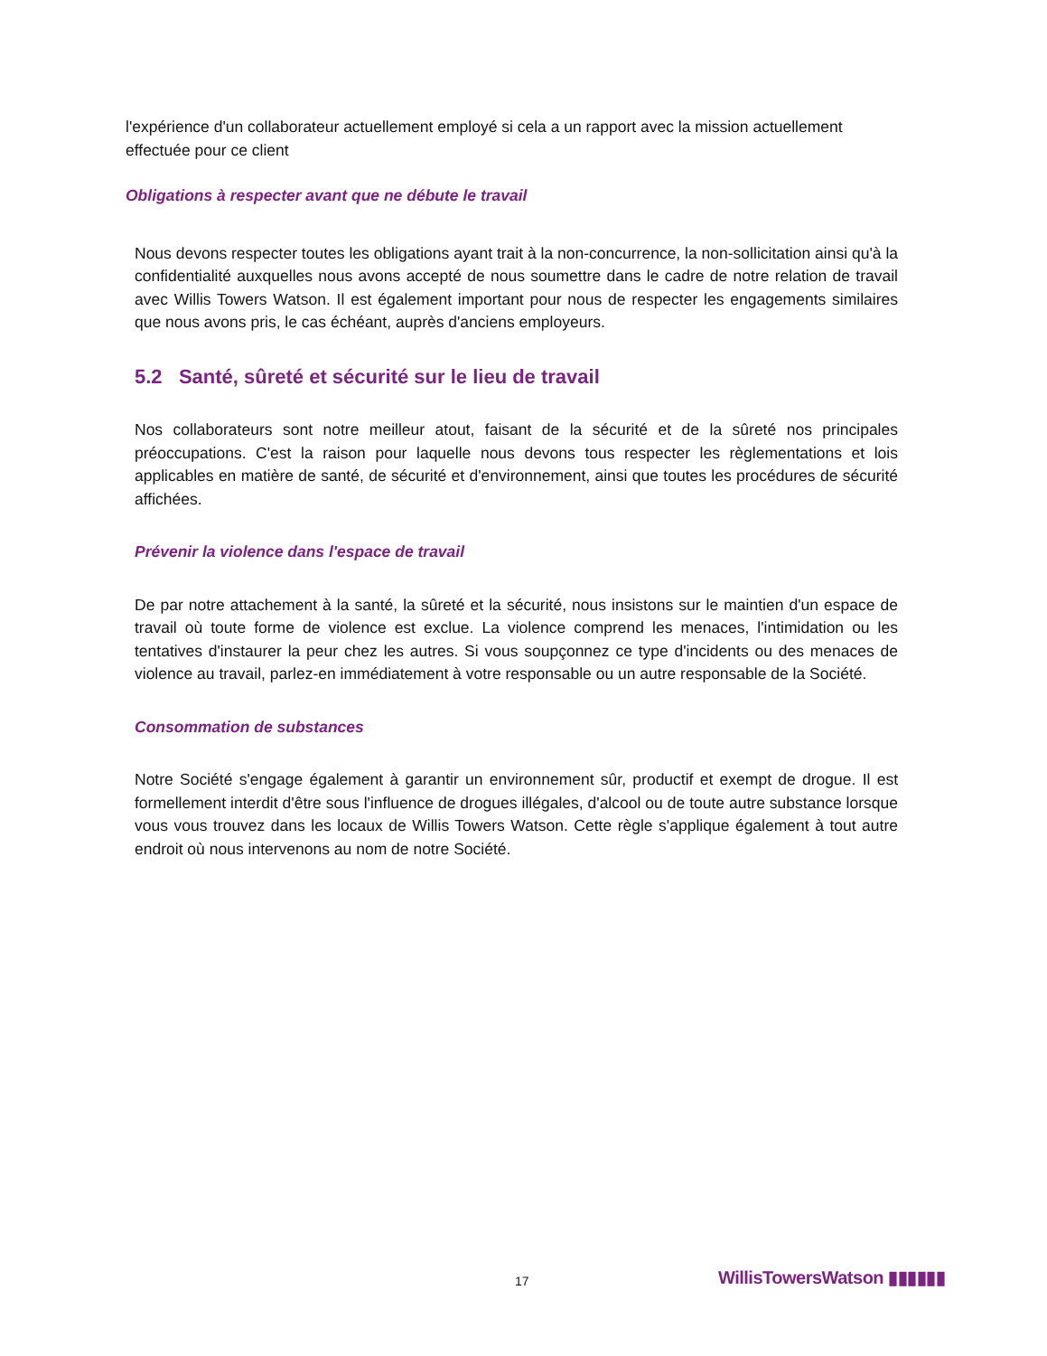l'expérience d'un collaborateur actuellement employé si cela a un rapport avec la mission actuellement effectuée pour ce client
Obligations à respecter avant que ne débute le travail
Nous devons respecter toutes les obligations ayant trait à la non-concurrence, la non-sollicitation ainsi qu'à la confidentialité auxquelles nous avons accepté de nous soumettre dans le cadre de notre relation de travail avec Willis Towers Watson. Il est également important pour nous de respecter les engagements similaires que nous avons pris, le cas échéant, auprès d'anciens employeurs.
5.2 Santé, sûreté et sécurité sur le lieu de travail
Nos collaborateurs sont notre meilleur atout, faisant de la sécurité et de la sûreté nos principales préoccupations. C'est la raison pour laquelle nous devons tous respecter les règlementations et lois applicables en matière de santé, de sécurité et d'environnement, ainsi que toutes les procédures de sécurité affichées.
Prévenir la violence dans l'espace de travail
De par notre attachement à la santé, la sûreté et la sécurité, nous insistons sur le maintien d'un espace de travail où toute forme de violence est exclue. La violence comprend les menaces, l'intimidation ou les tentatives d'instaurer la peur chez les autres. Si vous soupçonnez ce type d'incidents ou des menaces de violence au travail, parlez-en immédiatement à votre responsable ou un autre responsable de la Société.
Consommation de substances
Notre Société s'engage également à garantir un environnement sûr, productif et exempt de drogue. Il est formellement interdit d'être sous l'influence de drogues illégales, d'alcool ou de toute autre substance lorsque vous vous trouvez dans les locaux de Willis Towers Watson. Cette règle s'applique également à tout autre endroit où nous intervenons au nom de notre Société.
17 WillisTowersWatson ▮▮▮▮▮▮